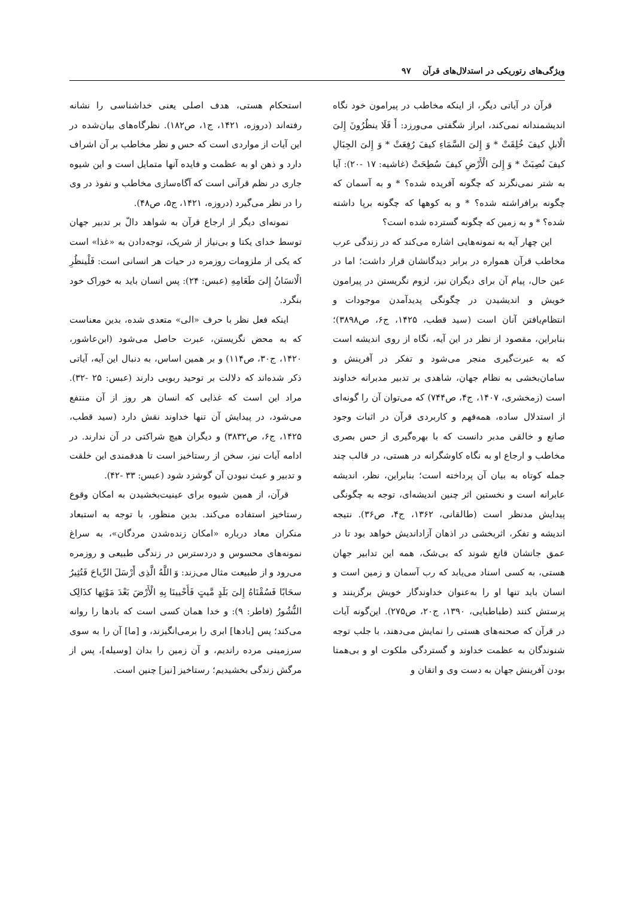ویژگی‌های رتوریکی در استدلال‌های قرآن ۹۷
قرآن در آیاتی دیگر، از اینکه مخاطب در پیرامون خود نگاه اندیشمندانه نمی‌کند، ابراز شگفتی می‌ورزد: أَ فَلَا ینظُرُونَ إِلیَ الْابلِ کیفَ خُلِقَتْ * وَ إِلیَ السَّمَاءِ کیفَ رُفِعَتْ * وَ إِلیَ الجِبَالِ کیفَ نُصِبَتْ * وَ إِلیَ الْأَرْضِ کیفَ سُطِحَتْ (غاشیه: ۱۷ -۲۰): آیا به شتر نمی‌نگرند که چگونه آفریده شده؟ * و به آسمان که چگونه برافراشته شده؟ * و به کوهها که چگونه برپا داشته شده؟ * و به زمین که چگونه گسترده شده است؟
این چهار آیه به نمونه‌هایی اشاره می‌کند که در زندگی عرب مخاطب قرآن همواره در برابر دیدگانشان قرار داشت؛ اما در عین حال، پیام آن برای دیگران نیز، لزوم نگریستن در پیرامون خویش و اندیشیدن در چگونگی پدیدآمدن موجودات و انتظام‌یافتن آنان است (سید قطب، ۱۴۲۵، ج۶، ص۳۸۹۸)؛ بنابراین، مقصود از نظر در این آیه، نگاه از روی اندیشه است که به عبرت‌گیری منجر می‌شود و تفکر در آفرینش و سامان‌بخشی به نظام جهان، شاهدی بر تدبیر مدبرانه خداوند است (زمخشری، ۱۴۰۷، ج۴، ص۷۴۴) که می‌توان آن را گونه‌ای از استدلال ساده، همه‌فهم و کاربردی قرآن در اثبات وجود صانع و خالقی مدبر دانست که با بهره‌گیری از حس بصری مخاطب و ارجاع او به نگاه کاوشگرانه در هستی، در قالب چند جمله کوتاه به بیان آن پرداخته است؛ بنابراین، نظر، اندیشه عابرانه است و نخستین اثر چنین اندیشه‌ای، توجه به چگونگی پیدایش مدنظر است (طالقانی، ۱۳۶۲، ج۴، ص۳۶). نتیجه اندیشه و تفکر، اثربخشی در اذهان آزاداندیش خواهد بود تا در عمق جانشان قانع شوند که بی‌شک، همه این تدابیر جهان هستی، به کسی اسناد می‌یابد که رب آسمان و زمین است و انسان باید تنها او را به‌عنوان خداوندگار خویش برگزینند و پرستش کنند (طباطبایی، ۱۳۹۰، ج۲۰، ص۲۷۵). این‌گونه آیات در قرآن که صحنه‌های هستی را نمایش می‌دهند، با جلب توجه شنوندگان به عظمت خداوند و گستردگی ملکوت او و بی‌همتا بودن آفرینش جهان به دست وی و اتقان و
استحکام هستی، هدف اصلی یعنی خداشناسی را نشانه رفته‌اند (دروزه، ۱۴۲۱، ج۱، ص۱۸۲). نظرگاه‌های بیان‌شده در این آیات از مواردی است که حس و نظر مخاطب بر آن اشراف دارد و ذهن او به عظمت و فایده آنها متمایل است و این شیوه جاری در نظم قرآنی است که آگاه‌سازی مخاطب و نفوذ در وی را در نظر می‌گیرد (دروزه، ۱۴۲۱، ج۵، ص۴۸).
نمونه‌ای دیگر از ارجاع قرآن به شواهد دالّ بر تدبیر جهان توسط خدای یکتا و بی‌نیاز از شریک، توجه‌دادن به «غذا» است که یکی از ملزومات روزمره در حیات هر انسانی است: فَلْینظُرِ الْانسَانُ إِلیَ طَعَامِهِ (عبس: ۲۴): پس انسان باید به خوراک خود بنگرد.
اینکه فعل نظر با حرف «الی» متعدی شده، بدین معناست که به محض نگریستن، عبرت حاصل می‌شود (ابن‌عاشور، ۱۴۲۰، ج۳۰، ص۱۱۴) و بر همین اساس، به دنبال این آیه، آیاتی ذکر شده‌اند که دلالت بر توحید ربوبی دارند (عبس: ۲۵ -۳۲). مراد این است که غذایی که انسان هر روز از آن منتفع می‌شود، در پیدایش آن تنها خداوند نقش دارد (سید قطب، ۱۴۲۵، ج۶، ص۳۸۳۲) و دیگران هیچ شراکتی در آن ندارند. در ادامه آیات نیز، سخن از رستاخیز است تا هدفمندی این خلقت و تدبیر و عبث نبودن آن گوشزد شود (عبس: ۳۳ -۴۲).
قرآن، از همین شیوه برای عینیت‌بخشیدن به امکان وقوع رستاخیز استفاده می‌کند. بدین منظور، با توجه به استبعاد منکران معاد درباره «امکان زنده‌شدن مردگان»، به سراغ نمونه‌های محسوس و دردسترس در زندگی طبیعی و روزمره می‌رود و از طبیعت مثال می‌زند: وَ اللَّهُ الَّذِی أَرْسَلَ الرِّیاحَ فَتُثِیرُ سحَابًا فَسُقْنَاهُ إِلیَ بَلَدٍ مَّیتٍ فَأَحْیینَا بِهِ الْأَرْضَ بَعْدَ مَوْتِها کذَالِک النُّشُورُ (فاطر: ۹): و خدا همان کسی است که بادها را روانه می‌کند؛ پس [بادها] ابری را برمی‌انگیزند، و [ما] آن را به سوی سرزمینی مرده راندیم، و آن زمین را بدان [وسیله]، پس از مرگش زندگی بخشیدیم؛ رستاخیز [نیز] چنین است.